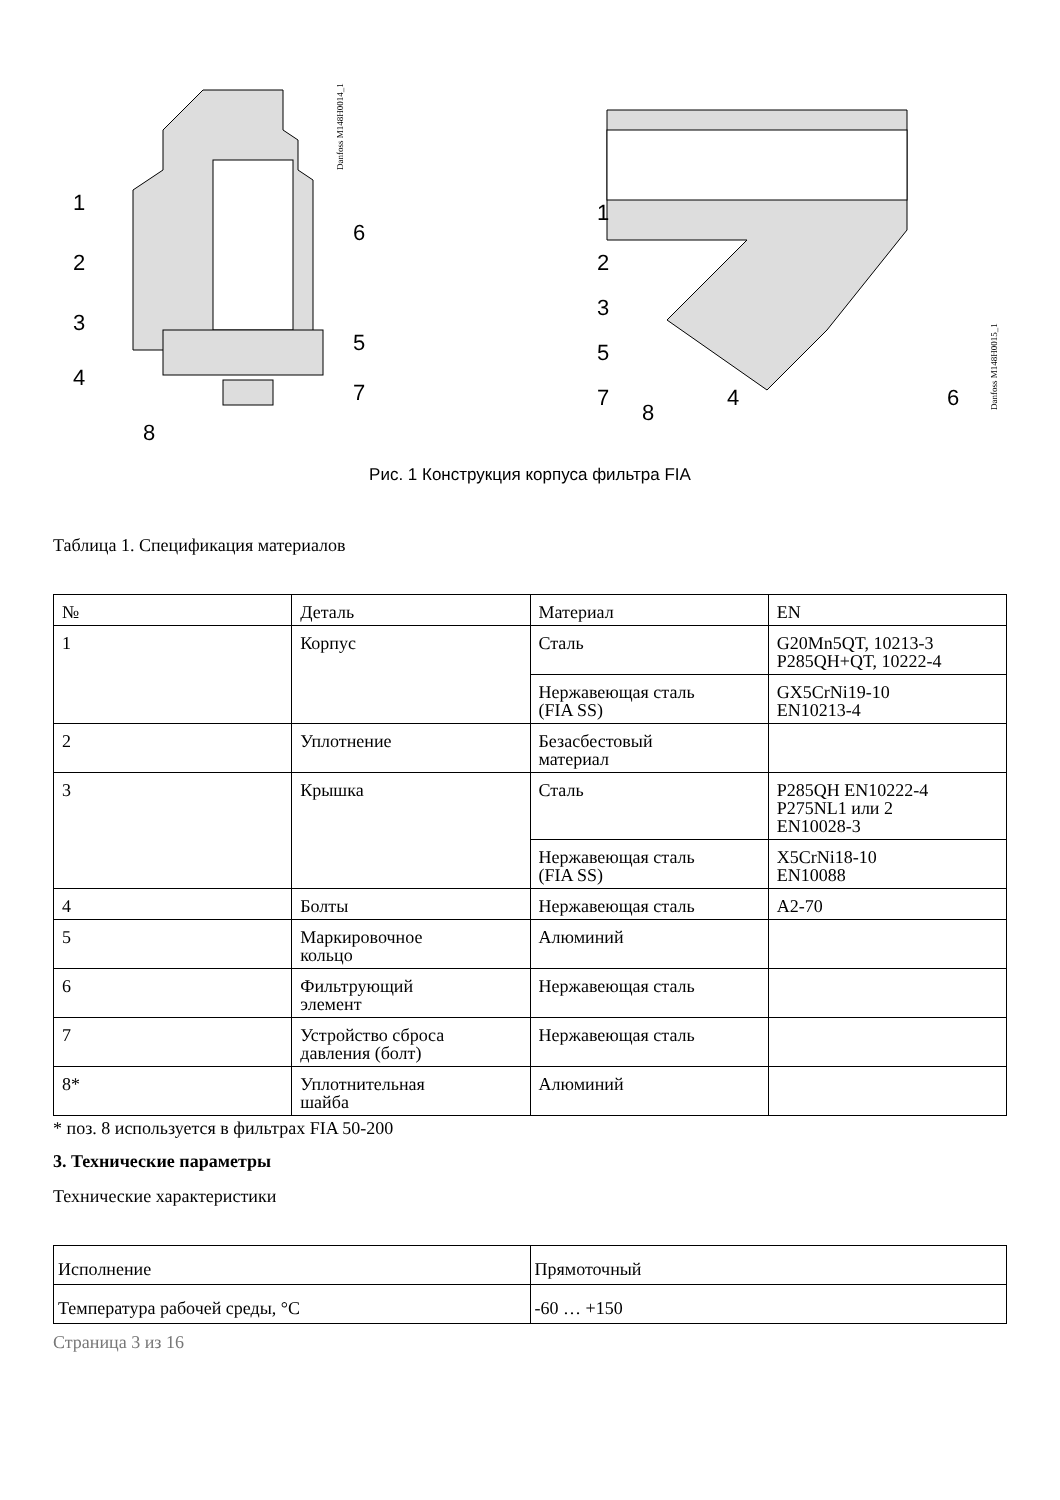1
2
3
4
5
6
7
8
Danfoss M148H0014_1
1
2
3
5
7
8
4
6
Danfoss M148H0015_1
Рис. 1 Конструкция корпуса фильтра FIA
Таблица 1. Спецификация материалов
| № | Деталь | Материал | EN |
| --- | --- | --- | --- |
| 1 | Корпус | Сталь | G20Mn5QT, 10213-3 P285QH+QT, 10222-4 |
| | | Нержавеющая сталь (FIA SS) | GX5CrNi19-10 EN10213-4 |
| 2 | Уплотнение | Безасбестовый материал | |
| 3 | Крышка | Сталь | P285QH EN10222-4 P275NL1 или 2 EN10028-3 |
| | | Нержавеющая сталь (FIA SS) | X5CrNi18-10 EN10088 |
| 4 | Болты | Нержавеющая сталь | A2-70 |
| 5 | Маркировочное кольцо | Алюминий | |
| 6 | Фильтрующий элемент | Нержавеющая сталь | |
| 7 | Устройство сброса давления (болт) | Нержавеющая сталь | |
| 8* | Уплотнительная шайба | Алюминий | |
* поз. 8 используется в фильтрах FIA 50-200
3. Технические параметры
Технические характеристики
| Исполнение | Прямоточный |
| Температура рабочей среды, °C | -60 … +150 |
Страница 3 из 16